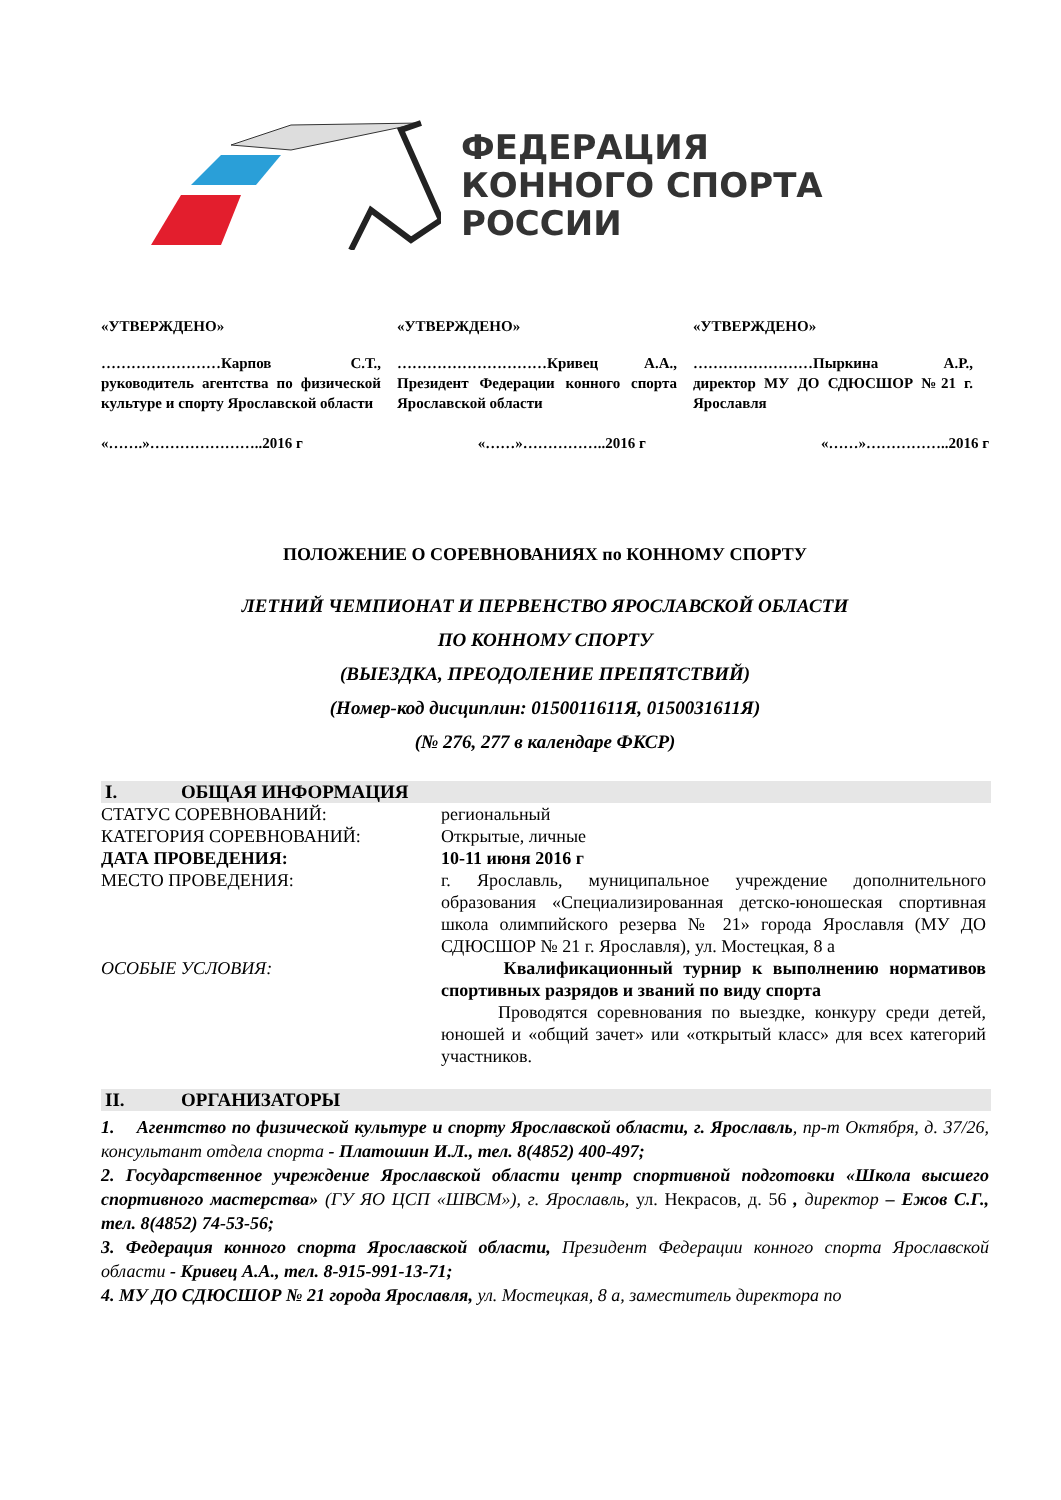ФЕДЕРАЦИЯ
КОННОГО СПОРТА
РОССИИ
«УТВЕРЖДЕНО»
……………………Карпов С.Т., руководитель агентства по физической культуре и спорту Ярославской области
«УТВЕРЖДЕНО»
…………………………Кривец А.А., Президент Федерации конного спорта Ярославской области
«УТВЕРЖДЕНО»
……………………Пыркина А.Р., директор МУ ДО СДЮСШОР №21 г. Ярославля
«…….»…………………..2016 г «……»……………..2016 г «……»……………..2016 г
ПОЛОЖЕНИЕ О СОРЕВНОВАНИЯХ по КОННОМУ СПОРТУ
ЛЕТНИЙ ЧЕМПИОНАТ И ПЕРВЕНСТВО ЯРОСЛАВСКОЙ ОБЛАСТИ
ПО КОННОМУ СПОРТУ
(ВЫЕЗДКА, ПРЕОДОЛЕНИЕ ПРЕПЯТСТВИЙ)
(Номер-код дисциплин: 0150011611Я, 0150031611Я)
(№ 276, 277 в календаре ФКСР)
I. ОБЩАЯ ИНФОРМАЦИЯ
СТАТУС СОРЕВНОВАНИЙ: региональный
КАТЕГОРИЯ СОРЕВНОВАНИЙ: Открытые, личные
ДАТА ПРОВЕДЕНИЯ: 10-11 июня 2016 г
МЕСТО ПРОВЕДЕНИЯ: г. Ярославль, муниципальное учреждение дополнительного образования «Специализированная детско-юношеская спортивная школа олимпийского резерва № 21» города Ярославля (МУ ДО СДЮСШОР № 21 г. Ярославля), ул. Мостецкая, 8 а
ОСОБЫЕ УСЛОВИЯ: Квалификационный турнир к выполнению нормативов спортивных разрядов и званий по виду спорта
Проводятся соревнования по выездке, конкуру среди детей, юношей и «общий зачет» или «открытый класс» для всех категорий участников.
II. ОРГАНИЗАТОРЫ
1. Агентство по физической культуре и спорту Ярославской области, г. Ярославль, пр-т Октября, д. 37/26, консультант отдела спорта - Платошин И.Л., тел. 8(4852) 400-497;
2. Государственное учреждение Ярославской области центр спортивной подготовки «Школа высшего спортивного мастерства» (ГУ ЯО ЦСП «ШВСМ»), г. Ярославль, ул. Некрасов, д. 56 , директор – Ежов С.Г., тел. 8(4852) 74-53-56;
3. Федерация конного спорта Ярославской области, Президент Федерации конного спорта Ярославской области - Кривец А.А., тел. 8-915-991-13-71;
4. МУ ДО СДЮСШОР № 21 города Ярославля, ул. Мостецкая, 8 а, заместитель директора по